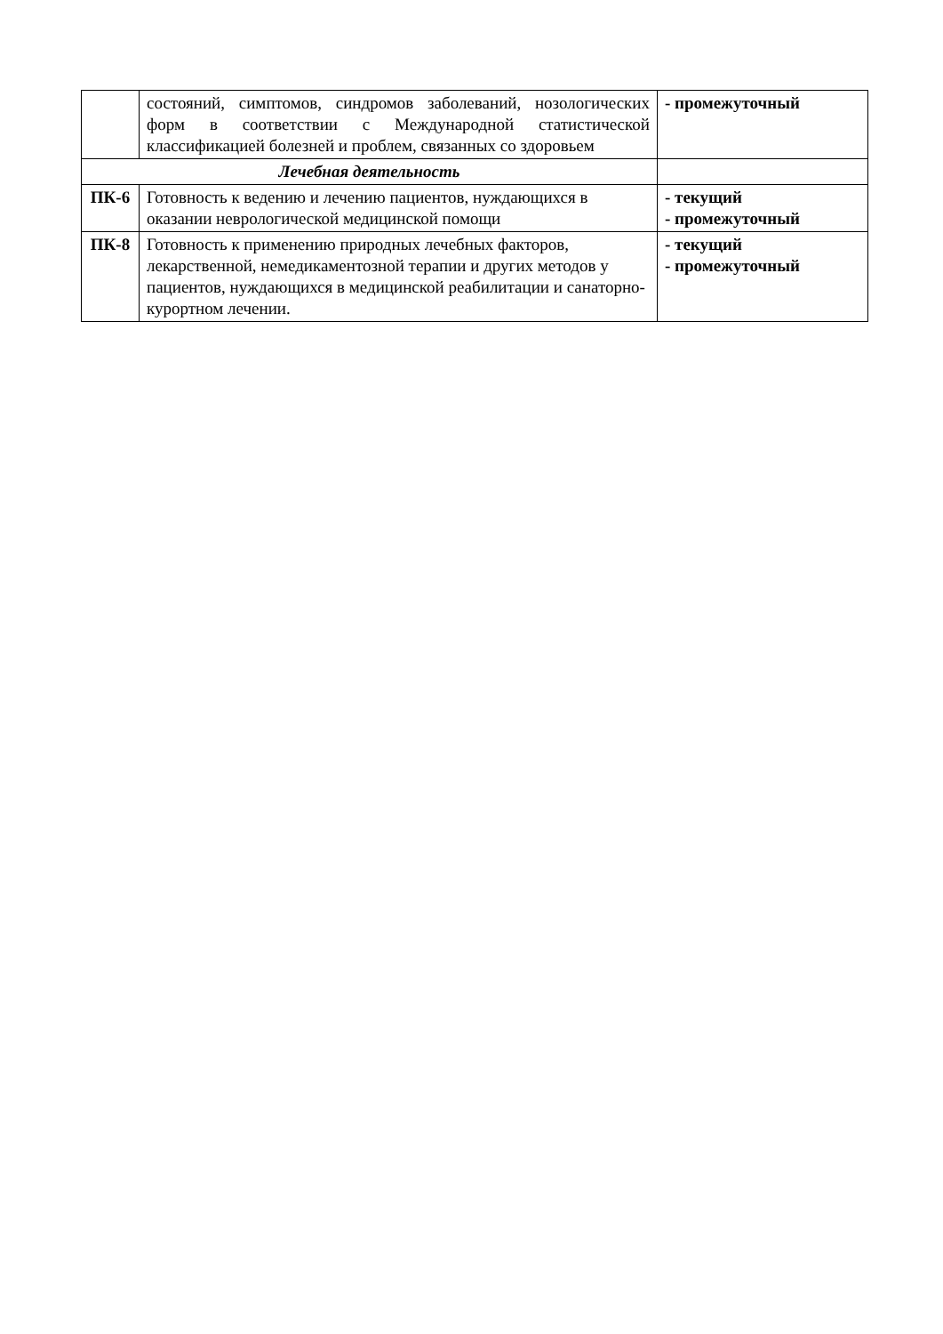| | состояний, симптомов, синдромов заболеваний, нозологических форм в соответствии с Международной статистической классификацией болезней и проблем, связанных со здоровьем | - промежуточный |
| Лечебная деятельность | | |
| ПК-6 | Готовность к ведению и лечению пациентов, нуждающихся в оказании неврологической медицинской помощи | - текущий - промежуточный |
| ПК-8 | Готовность к применению природных лечебных факторов, лекарственной, немедикаментозной терапии и других методов у пациентов, нуждающихся в медицинской реабилитации и санаторно-курортном лечении. | - текущий - промежуточный |